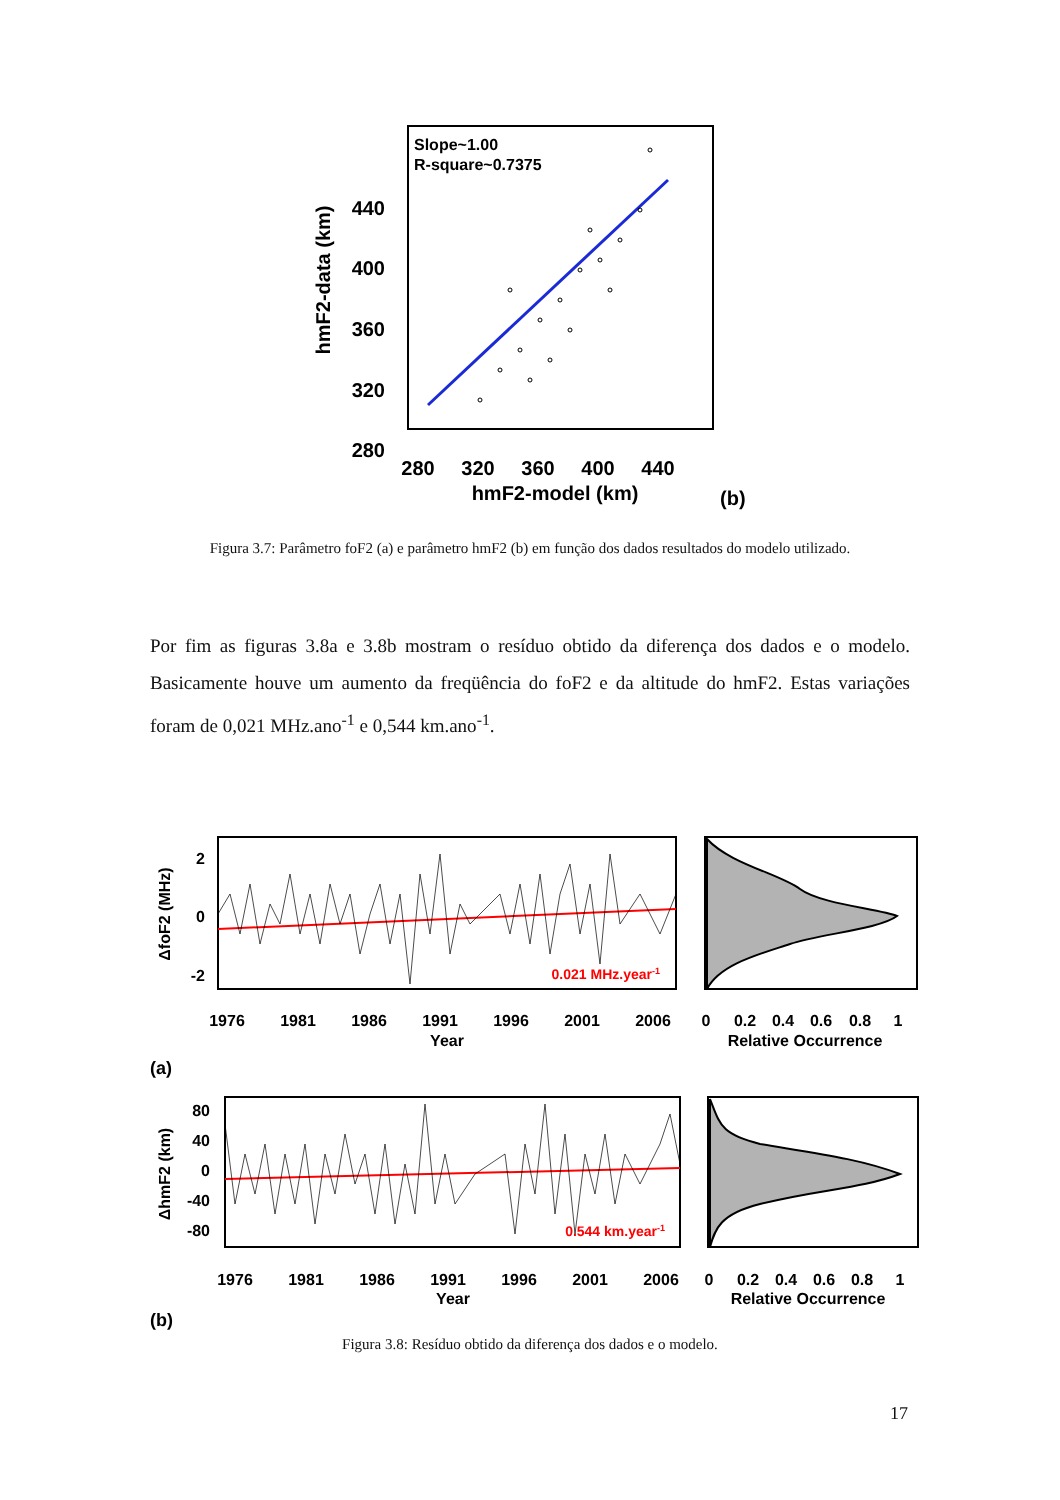Slope~1.00
R-square~0.7375
440
400
360
320
280
hmF2-data (km)
280
320
360
400
440
hmF2-model (km)
(b)
Figura 3.7: Parâmetro foF2 (a) e parâmetro hmF2 (b) em função dos dados resultados do modelo utilizado.
Por fim as figuras 3.8a e 3.8b mostram o resíduo obtido da diferença dos dados e o modelo. Basicamente houve um aumento da freqüência do foF2 e da altitude do hmF2. Estas variações foram de 0,021 MHz.ano<sup>-1</sup> e 0,544 km.ano<sup>-1</sup>.
0.021 MHz.year-1
2
0
-2
ΔfoF2 (MHz)
1976
1981
1986
1991
1996
2001
2006
Year
0
0.2
0.4
0.6
0.8
1
Relative Occurrence
(a)
0.544 km.year-1
80
40
0
-40
-80
ΔhmF2 (km)
1976
1981
1986
1991
1996
2001
2006
Year
0
0.2
0.4
0.6
0.8
1
Relative Occurrence
(b)
Figura 3.8: Resíduo obtido da diferença dos dados e o modelo.
17